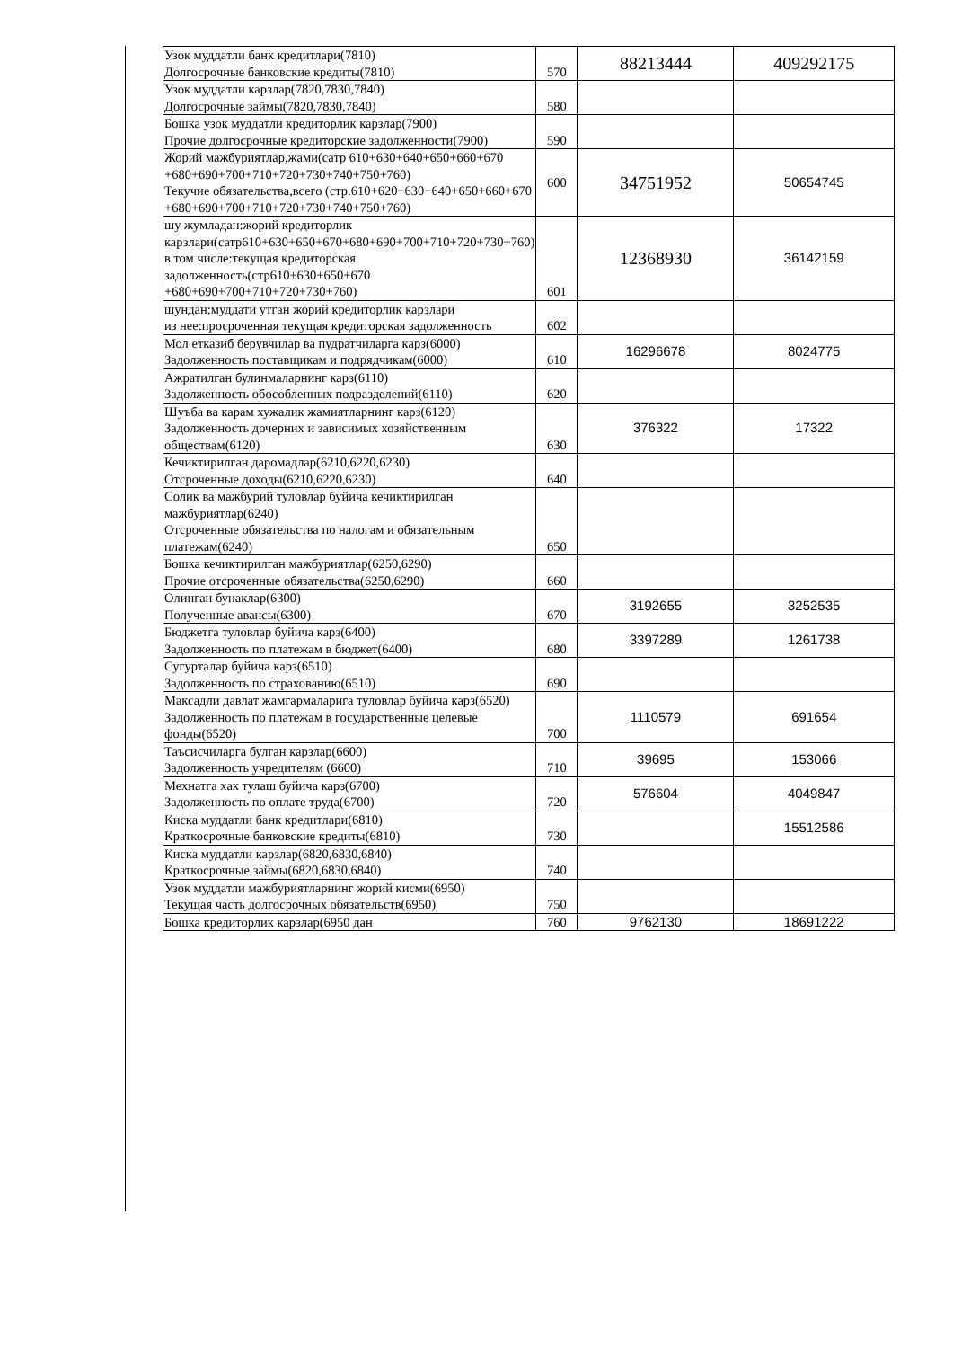| Узок муддатли банк кредитлари(7810) Долгосрочные банковские кредиты(7810) | 570 | 88213444 | 409292175 |
| Узок муддатли карзлар(7820,7830,7840) Долгосрочные займы(7820,7830,7840) | 580 | | |
| Бошка узок муддатли кредиторлик карзлар(7900) Прочие долгосрочные кредиторские задолженности(7900) | 590 | | |
| Жорий мажбуриятлар,жами(сатр 610+630+640+650+660+670 +680+690+700+710+720+730+740+750+760) Текучие обязательства,всего (стр.610+620+630+640+650+660+670 +680+690+700+710+720+730+740+750+760) | 600 | 34751952 | 50654745 |
| шу жумладан:жорий кредиторлик карзлари(сатр610+630+650+670+680+690+700+710+720+730+760) в том числе:текущая кредиторская задолженность(стр610+630+650+670 +680+690+700+710+720+730+760) | 601 | 12368930 | 36142159 |
| шундан:муддати утган жорий кредиторлик карзлари из нее:просроченная текущая кредиторская задолженность | 602 | | |
| Мол етказиб берувчилар ва пудратчиларга карз(6000) Задолженность поставщикам и подрядчикам(6000) | 610 | 16296678 | 8024775 |
| Ажратилган булинмаларнинг карз(6110) Задолженность обособленных подразделений(6110) | 620 | | |
| Шуъба ва карам хужалик жамиятларнинг карз(6120) Задолженность дочерних и зависимых хозяйственным обществам(6120) | 630 | 376322 | 17322 |
| Кечиктирилган даромадлар(6210,6220,6230) Отсроченные доходы(6210,6220,6230) | 640 | | |
| Солик ва мажбурий туловлар буйича кечиктирилган мажбуриятлар(6240) Отсроченные обязательства по налогам и обязательным платежам(6240) | 650 | | |
| Бошка кечиктирилган мажбуриятлар(6250,6290) Прочие отсроченные обязательства(6250,6290) | 660 | | |
| Олинган бунаклар(6300) Полученные авансы(6300) | 670 | 3192655 | 3252535 |
| Бюджетга туловлар буйича карз(6400) Задолженность по платежам в бюджет(6400) | 680 | 3397289 | 1261738 |
| Сугурталар буйича карз(6510) Задолженность по страхованию(6510) | 690 | | |
| Максадли давлат жамгармаларига туловлар буйича карз(6520) Задолженность по платежам в государственные целевые фонды(6520) | 700 | 1110579 | 691654 |
| Таъсисчиларга булган карзлар(6600) Задолженность учредителям (6600) | 710 | 39695 | 153066 |
| Мехнатга хак тулаш буйича карз(6700) Задолженность по оплате труда(6700) | 720 | 576604 | 4049847 |
| Киска муддатли банк кредитлари(6810) Краткосрочные банковские кредиты(6810) | 730 | | 15512586 |
| Киска муддатли карзлар(6820,6830,6840) Краткосрочные займы(6820,6830,6840) | 740 | | |
| Узок муддатли мажбуриятларнинг жорий кисми(6950) Текущая часть долгосрочных обязательств(6950) | 750 | | |
| Бошка кредиторлик карзлар(6950 дан | 760 | 9762130 | 18691222 |